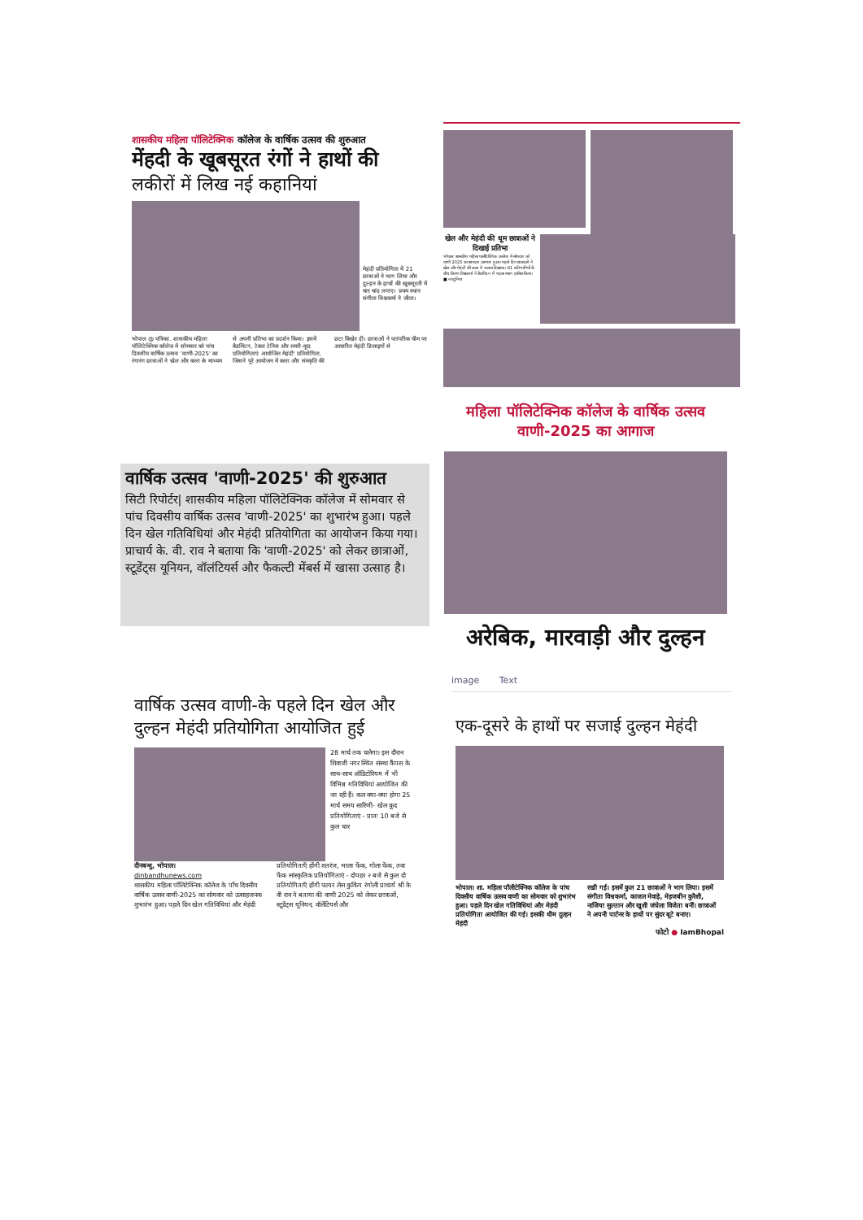शासकीय महिला पॉलिटेक्निक कॉलेज के वार्षिक उत्सव की शुरुआत
मेंहदी के खूबसूरत रंगों ने हाथों की
लकीरों में लिख नई कहानियां
मेहंदी प्रतियोगिता में 21 छात्राओं ने भाग लिया और दुल्हन के हाथों की खूबसूरती में चार चांद लगाए। प्रथम स्थान संगीता विश्वकर्मा ने जीता।
भोपाल @ पत्रिका. शासकीय महिला पॉलिटेक्निक कॉलेज में सोमवार को पांच दिवसीय वार्षिक उत्सव 'वाणी-2025' का रंगारंग छात्राओं ने खेल और कला के माध्यम से अपनी प्रतिभा का प्रदर्शन किया। इसमें बैडमिंटन, टेबल टेनिस और रस्सी-कूद प्रतियोगिताएं आयोजित मेहंदी' प्रतियोगिता, जिसने पूरे आयोजन में कला और संस्कृति की छटा बिखेर दी। छात्राओं ने पारंपरिक थीम पर आधारित मेहंदी डिजाइनों से
खेल और मेहंदी की धूम छात्राओं ने दिखाई प्रतिभा
भोपाल: शासकीय महिला पालीटेक्निक कालेज में सोमवार को वाणी 2025 का शानदार आगाज हुआ। पहले दिन छात्राओं ने खेल और मेहंदी की कला में जलवा दिखाया। 81 प्रतिभागियों के बीच किरण विश्वकर्मा ने बैडमिंटन में पहला स्थान हासिल किया। ■ नवदुनिया
वार्षिक उत्सव 'वाणी-2025' की शुरुआत
सिटी रिपोर्टर| शासकीय महिला पॉलिटेक्निक कॉलेज में सोमवार से पांच दिवसीय वार्षिक उत्सव 'वाणी-2025' का शुभारंभ हुआ। पहले दिन खेल गतिविधियां और मेहंदी प्रतियोगिता का आयोजन किया गया। प्राचार्य के. वी. राव ने बताया कि 'वाणी-2025' को लेकर छात्राओं, स्टूडेंट्स यूनियन, वॉलंटियर्स और फैकल्टी मेंबर्स में खासा उत्साह है।
महिला पॉलिटेक्निक कॉलेज के वार्षिक उत्सव वाणी-2025 का आगाज
अरेबिक, मारवाड़ी और दुल्हन
image Text
वार्षिक उत्सव वाणी-के पहले दिन खेल और दुल्हन मेहंदी प्रतियोगिता आयोजित हुई
28 मार्च तक चलेगा। इस दौरान शिवाजी नगर स्थित संस्था कैंपस के साथ-साथ ऑडिटोरियम में भी विभिन्न गतिविधियां आयोजित की जा रही हैं। कल क्या-क्या होगा 25 मार्च समय सारिणी- खेल कूद प्रतियोगिताएं - प्रातः 10 बजे से कुल चार
दीनबन्धु, भोपाल।
dinbandhunews.com
शासकीय महिला पॉलिटेक्निक कॉलेज के पाँच दिवसीय वार्षिक उत्सव वाणी-2025 का सोमवार को उत्साहजनक शुभारंभ हुआ। पहले दिन खेल गतिविधियां और मेहंदी
प्रतियोगिताएँ होंगी शतरंज, भाला फेंक, गोला फेंक, तवा फेंक सांस्कृतिक प्रतियोगिताएं - दोपहर २ बजे से कुल दो प्रतियोगिताएँ होंगी फायर लेस कुकिंग रंगोली प्राचार्य श्री के वी राव ने बताया की वाणी 2025 को लेकर छात्राओं, स्टूडेंट्स यूनियन, वॉलेंटियर्स और
एक-दूसरे के हाथों पर सजाई दुल्हन मेहंदी
भोपाल। शा. महिला पॉलीटेक्निक कॉलेज के पांच दिवसीय वार्षिक उत्सव वाणी का सोमवार को शुभारंभ हुआ। पहले दिन खेल गतिविधियां और मेहंदी प्रतियोगिता आयोजित की गई। इसकी थीम दुल्हन मेहंदी
रखी गई। इसमें कुल 21 छात्राओं ने भाग लिया। इसमें संगीता विश्वकर्मा, काजल मेवाड़े, मेहजबीन कुरैशी, नाजिया सुल्तान और खुशी जंघेला विजेता बनीं। छात्राओं ने अपनी पार्टनर के हाथों पर सुंदर बूटे बनाए।
फोटो ● IamBhopal